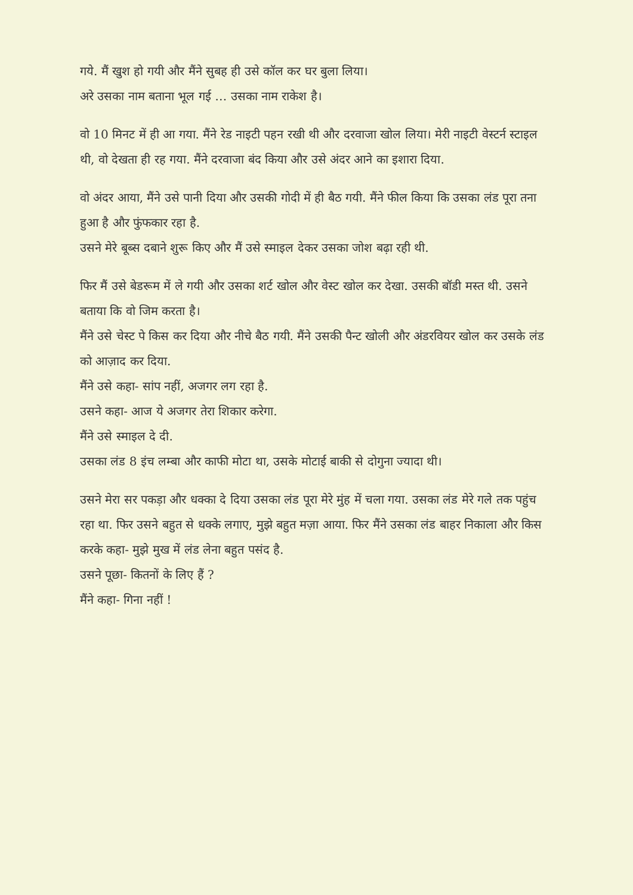गये. मैं खुश हो गयी और मैंने सुबह ही उसे कॉल कर घर बुला लिया।
अरे उसका नाम बताना भूल गई … उसका नाम राकेश है।
वो 10 मिनट में ही आ गया. मैंने रेड नाइटी पहन रखी थी और दरवाजा खोल लिया। मेरी नाइटी वेस्टर्न स्टाइल थी, वो देखता ही रह गया. मैंने दरवाजा बंद किया और उसे अंदर आने का इशारा दिया.
वो अंदर आया, मैंने उसे पानी दिया और उसकी गोदी में ही बैठ गयी. मैंने फील किया कि उसका लंड पूरा तना हुआ है और फुंफकार रहा है.
उसने मेरे बूब्स दबाने शुरू किए और मैं उसे स्माइल देकर उसका जोश बढ़ा रही थी.
फिर मैं उसे बेडरूम में ले गयी और उसका शर्ट खोल और वेस्ट खोल कर देखा. उसकी बॉडी मस्त थी. उसने बताया कि वो जिम करता है।
मैंने उसे चेस्ट पे किस कर दिया और नीचे बैठ गयी. मैंने उसकी पैन्ट खोली और अंडरवियर खोल कर उसके लंड को आज़ाद कर दिया.
मैंने उसे कहा- सांप नहीं, अजगर लग रहा है.
उसने कहा- आज ये अजगर तेरा शिकार करेगा.
मैंने उसे स्माइल दे दी.
उसका लंड 8 इंच लम्बा और काफी मोटा था, उसके मोटाई बाकी से दोगुना ज्यादा थी।
उसने मेरा सर पकड़ा और धक्का दे दिया उसका लंड पूरा मेरे मुंह में चला गया. उसका लंड मेरे गले तक पहुंच रहा था. फिर उसने बहुत से धक्के लगाए, मुझे बहुत मज़ा आया. फिर मैंने उसका लंड बाहर निकाला और किस करके कहा- मुझे मुख में लंड लेना बहुत पसंद है.
उसने पूछा- कितनों के लिए हैं ?
मैंने कहा- गिना नहीं !